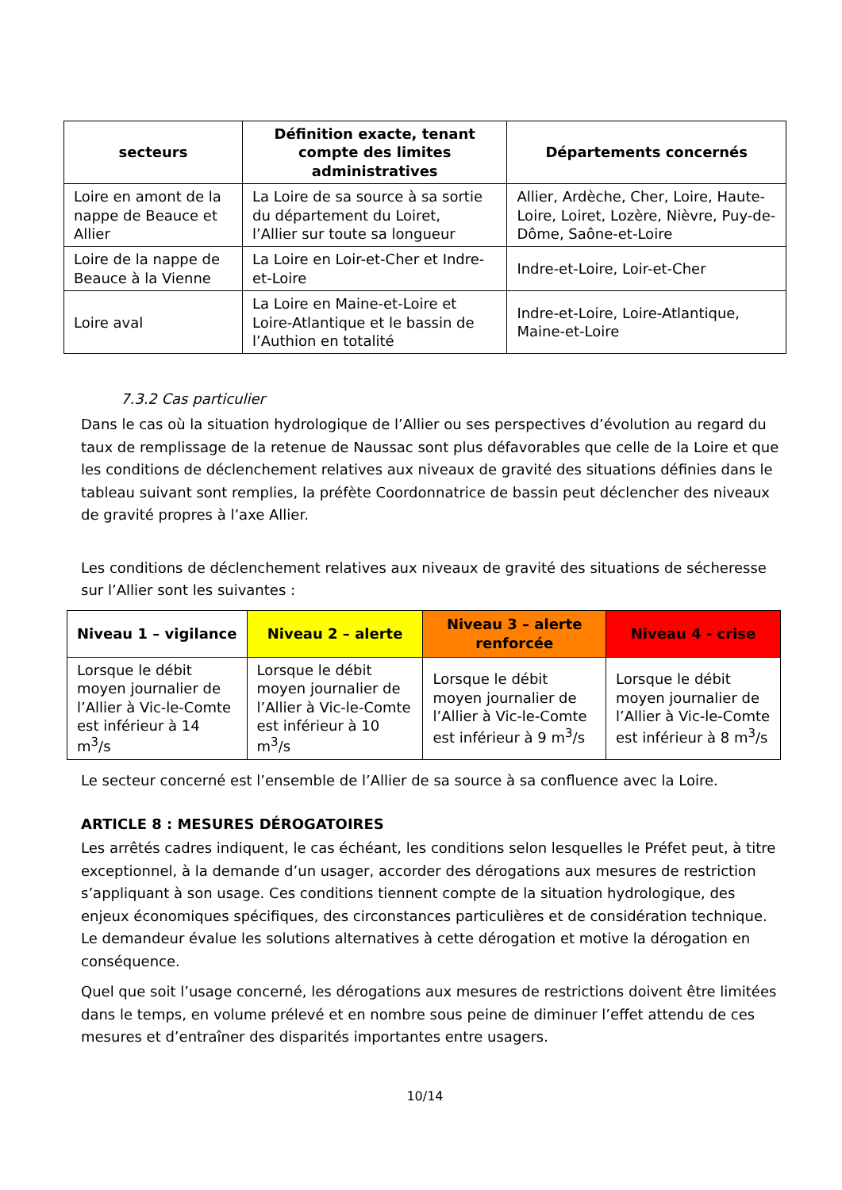| secteurs | Définition exacte, tenant compte des limites administratives | Départements concernés |
| --- | --- | --- |
| Loire en amont de la nappe de Beauce et Allier | La Loire de sa source à sa sortie du département du Loiret, l’Allier sur toute sa longueur | Allier, Ardèche, Cher, Loire, Haute-Loire, Loiret, Lozère, Nièvre, Puy-de-Dôme, Saône-et-Loire |
| Loire de la nappe de Beauce à la Vienne | La Loire en Loir-et-Cher et Indre-et-Loire | Indre-et-Loire, Loir-et-Cher |
| Loire aval | La Loire en Maine-et-Loire et Loire-Atlantique et le bassin de l’Authion en totalité | Indre-et-Loire, Loire-Atlantique, Maine-et-Loire |
7.3.2 Cas particulier
Dans le cas où la situation hydrologique de l’Allier ou ses perspectives d’évolution au regard du taux de remplissage de la retenue de Naussac sont plus défavorables que celle de la Loire et que les conditions de déclenchement relatives aux niveaux de gravité des situations définies dans le tableau suivant sont remplies, la préfète Coordonnatrice de bassin peut déclencher des niveaux de gravité propres à l’axe Allier.
Les conditions de déclenchement relatives aux niveaux de gravité des situations de sécheresse sur l’Allier sont les suivantes :
| Niveau 1 – vigilance | Niveau 2 – alerte | Niveau 3 – alerte renforcée | Niveau 4 - crise |
| --- | --- | --- | --- |
| Lorsque le débit moyen journalier de l’Allier à Vic-le-Comte est inférieur à 14 m<sup>3</sup>/s | Lorsque le débit moyen journalier de l’Allier à Vic-le-Comte est inférieur à 10 m<sup>3</sup>/s | Lorsque le débit moyen journalier de l’Allier à Vic-le-Comte est inférieur à 9 m<sup>3</sup>/s | Lorsque le débit moyen journalier de l’Allier à Vic-le-Comte est inférieur à 8 m<sup>3</sup>/s |
Le secteur concerné est l’ensemble de l’Allier de sa source à sa confluence avec la Loire.
ARTICLE 8 : MESURES DÉROGATOIRES
Les arrêtés cadres indiquent, le cas échéant, les conditions selon lesquelles le Préfet peut, à titre exceptionnel, à la demande d’un usager, accorder des dérogations aux mesures de restriction s’appliquant à son usage. Ces conditions tiennent compte de la situation hydrologique, des enjeux économiques spécifiques, des circonstances particulières et de considération technique. Le demandeur évalue les solutions alternatives à cette dérogation et motive la dérogation en conséquence.
Quel que soit l’usage concerné, les dérogations aux mesures de restrictions doivent être limitées dans le temps, en volume prélevé et en nombre sous peine de diminuer l’effet attendu de ces mesures et d’entraîner des disparités importantes entre usagers.
10/14